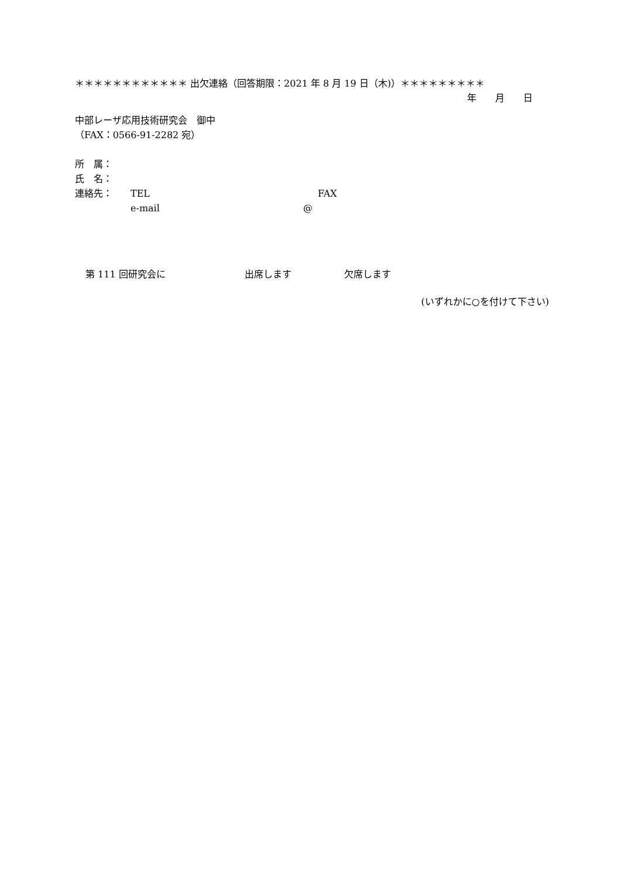＊＊＊＊＊＊＊＊＊＊＊＊ 出欠連絡（回答期限：2021 年 8 月 19 日（木)）＊＊＊＊＊＊＊＊＊
年　　月　　日
中部レーザ応用技術研究会　御中
（FAX：0566-91-2282 宛）
所　属：
氏　名：
連絡先： TEL FAX
e-mail @
第 111 回研究会に 出席します 欠席します
(いずれかに○を付けて下さい)